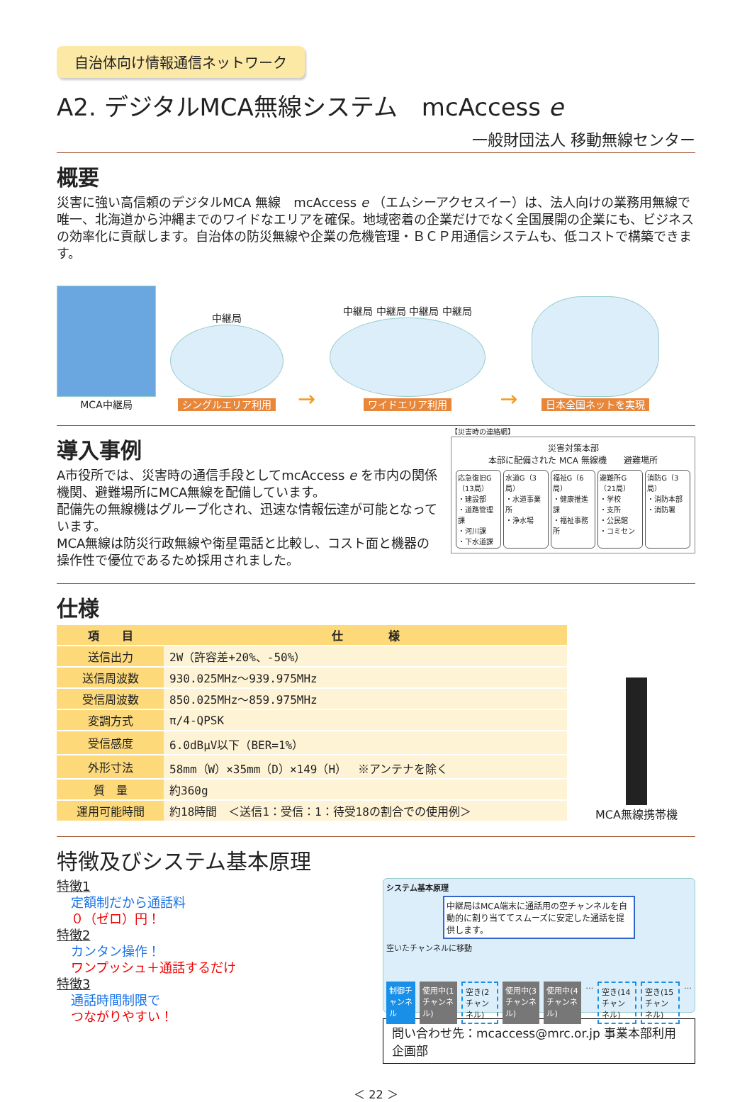自治体向け情報通信ネットワーク
A2. デジタルMCA無線システム　mcAccess e
一般財団法人 移動無線センター
概要
災害に強い高信頼のデジタルMCA 無線　mcAccess e （エムシーアクセスイー）は、法人向けの業務用無線で唯一、北海道から沖縄までのワイドなエリアを確保。地域密着の企業だけでなく全国展開の企業にも、ビジネスの効率化に貢献します。自治体の防災無線や企業の危機管理・ＢＣＰ用通信システムも、低コストで構築できます。
MCA中継局
中継局
シングルエリア利用
→
中継局 中継局 中継局 中継局
ワイドエリア利用
→
日本全国ネットを実現
導入事例
A市役所では、災害時の通信手段としてmcAccess e を市内の関係機関、避難場所にMCA無線を配備しています。
配備先の無線機はグループ化され、迅速な情報伝達が可能となっています。
MCA無線は防災行政無線や衛星電話と比較し、コスト面と機器の操作性で優位であるため採用されました。
【災害時の連絡網】
災害対策本部
本部に配備された MCA 無線機　　避難場所
応急復旧G（13局）
・建設部
・道路管理課
・河川課
・下水道課
水道G（3局）
・水道事業所
・浄水場
福祉G（6局）
・健康推進課
・福祉事務所
避難所G（21局）
・学校
・支所
・公民館
・コミセン
消防G（3局）
・消防本部
・消防署
仕様
| 項 目 | 仕 様 |
| --- | --- |
| 送信出力 | 2W（許容差+20%、-50%） |
| 送信周波数 | 930.025MHz～939.975MHz |
| 受信周波数 | 850.025MHz～859.975MHz |
| 変調方式 | π/4-QPSK |
| 受信感度 | 6.0dBμV以下（BER=1%） |
| 外形寸法 | 58mm（W）×35mm（D）×149（H） ※アンテナを除く |
| 質 量 | 約360g |
| 運用可能時間 | 約18時間 ＜送信1：受信：1：待受18の割合での使用例＞ |
MCA無線携帯機
特徴及びシステム基本原理
特徴1
定額制だから通話料
０（ゼロ）円！
特徴2
カンタン操作！
ワンプッシュ＋通話するだけ
特徴3
通話時間制限で
つながりやすい！
システム基本原理
中継局はMCA端末に通話用の空チャンネルを自動的に割り当ててスムーズに安定した通話を提供します。
空いたチャンネルに移動
制御チャンネル 使用中(1チャンネル) 空き(2チャンネル) 使用中(3チャンネル) 使用中(4チャンネル) … 空き(14チャンネル) 空き(15チャンネル) …
問い合わせ先：mcaccess@mrc.or.jp 事業本部利用企画部
＜ 22 ＞